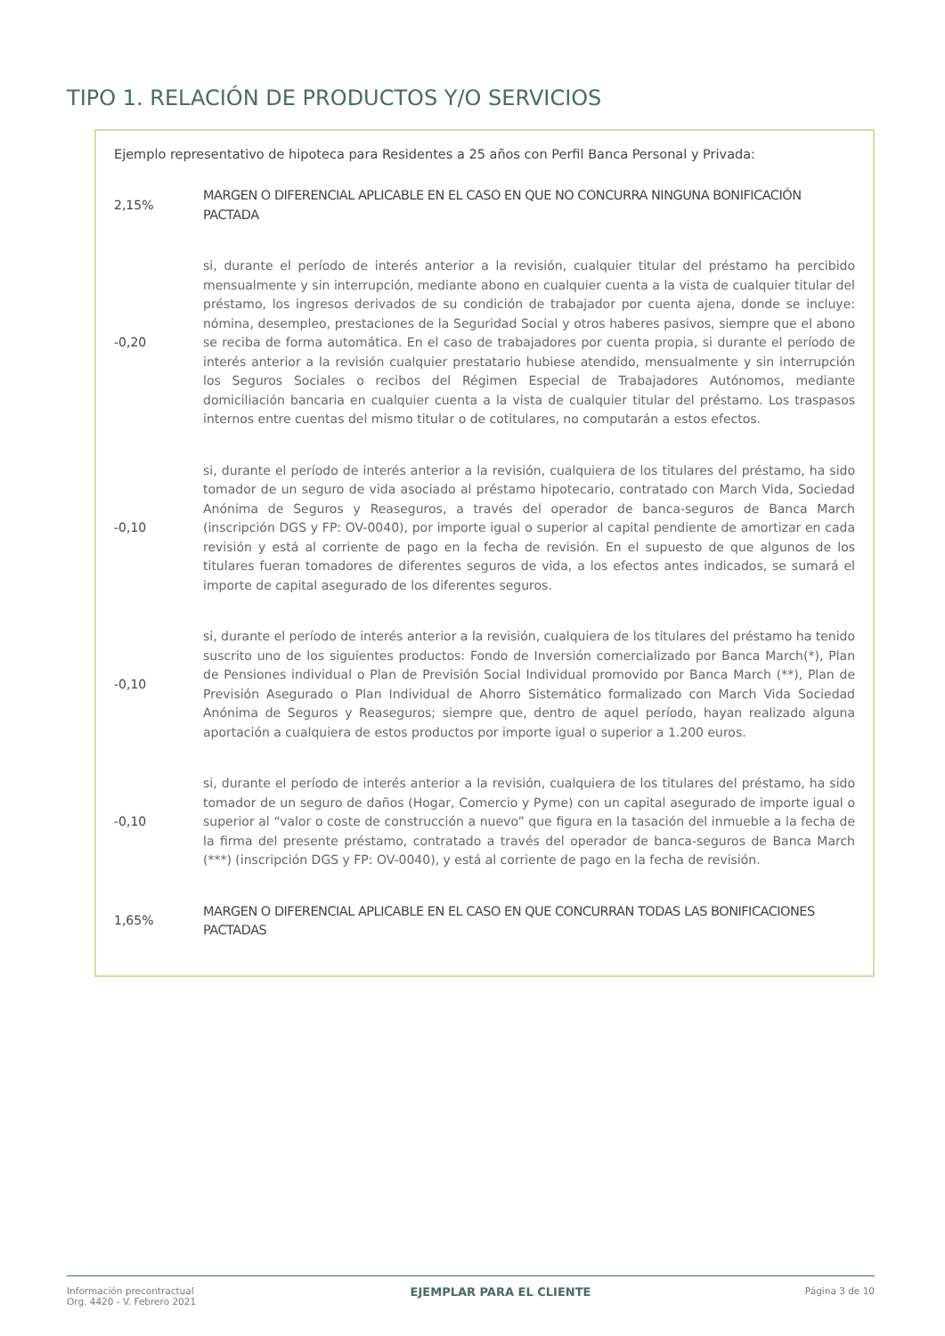TIPO 1. RELACIÓN DE PRODUCTOS Y/O SERVICIOS
Ejemplo representativo de hipoteca para Residentes a 25 años con Perfil Banca Personal y Privada:
| 2,15% | MARGEN O DIFERENCIAL APLICABLE EN EL CASO EN QUE NO CONCURRA NINGUNA BONIFICACIÓN PACTADA |
| -0,20 | si, durante el período de interés anterior a la revisión, cualquier titular del préstamo ha percibido mensualmente y sin interrupción, mediante abono en cualquier cuenta a la vista de cualquier titular del préstamo, los ingresos derivados de su condición de trabajador por cuenta ajena, donde se incluye: nómina, desempleo, prestaciones de la Seguridad Social y otros haberes pasivos, siempre que el abono se reciba de forma automática. En el caso de trabajadores por cuenta propia, si durante el período de interés anterior a la revisión cualquier prestatario hubiese atendido, mensualmente y sin interrupción los Seguros Sociales o recibos del Régimen Especial de Trabajadores Autónomos, mediante domiciliación bancaria en cualquier cuenta a la vista de cualquier titular del préstamo. Los traspasos internos entre cuentas del mismo titular o de cotitulares, no computarán a estos efectos. |
| -0,10 | si, durante el período de interés anterior a la revisión, cualquiera de los titulares del préstamo, ha sido tomador de un seguro de vida asociado al préstamo hipotecario, contratado con March Vida, Sociedad Anónima de Seguros y Reaseguros, a través del operador de banca-seguros de Banca March (inscripción DGS y FP: OV-0040), por importe igual o superior al capital pendiente de amortizar en cada revisión y está al corriente de pago en la fecha de revisión. En el supuesto de que algunos de los titulares fueran tomadores de diferentes seguros de vida, a los efectos antes indicados, se sumará el importe de capital asegurado de los diferentes seguros. |
| -0,10 | si, durante el período de interés anterior a la revisión, cualquiera de los titulares del préstamo ha tenido suscrito uno de los siguientes productos: Fondo de Inversión comercializado por Banca March(*), Plan de Pensiones individual o Plan de Previsión Social Individual promovido por Banca March (**), Plan de Previsión Asegurado o Plan Individual de Ahorro Sistemático formalizado con March Vida Sociedad Anónima de Seguros y Reaseguros; siempre que, dentro de aquel período, hayan realizado alguna aportación a cualquiera de estos productos por importe igual o superior a 1.200 euros. |
| -0,10 | si, durante el período de interés anterior a la revisión, cualquiera de los titulares del préstamo, ha sido tomador de un seguro de daños (Hogar, Comercio y Pyme) con un capital asegurado de importe igual o superior al “valor o coste de construcción a nuevo” que figura en la tasación del inmueble a la fecha de la firma del presente préstamo, contratado a través del operador de banca-seguros de Banca March (***) (inscripción DGS y FP: OV-0040), y está al corriente de pago en la fecha de revisión. |
| 1,65% | MARGEN O DIFERENCIAL APLICABLE EN EL CASO EN QUE CONCURRAN TODAS LAS BONIFICACIONES PACTADAS |
Información precontractual
Org. 4420 - V. Febrero 2021
EJEMPLAR PARA EL CLIENTE
Página 3 de 10